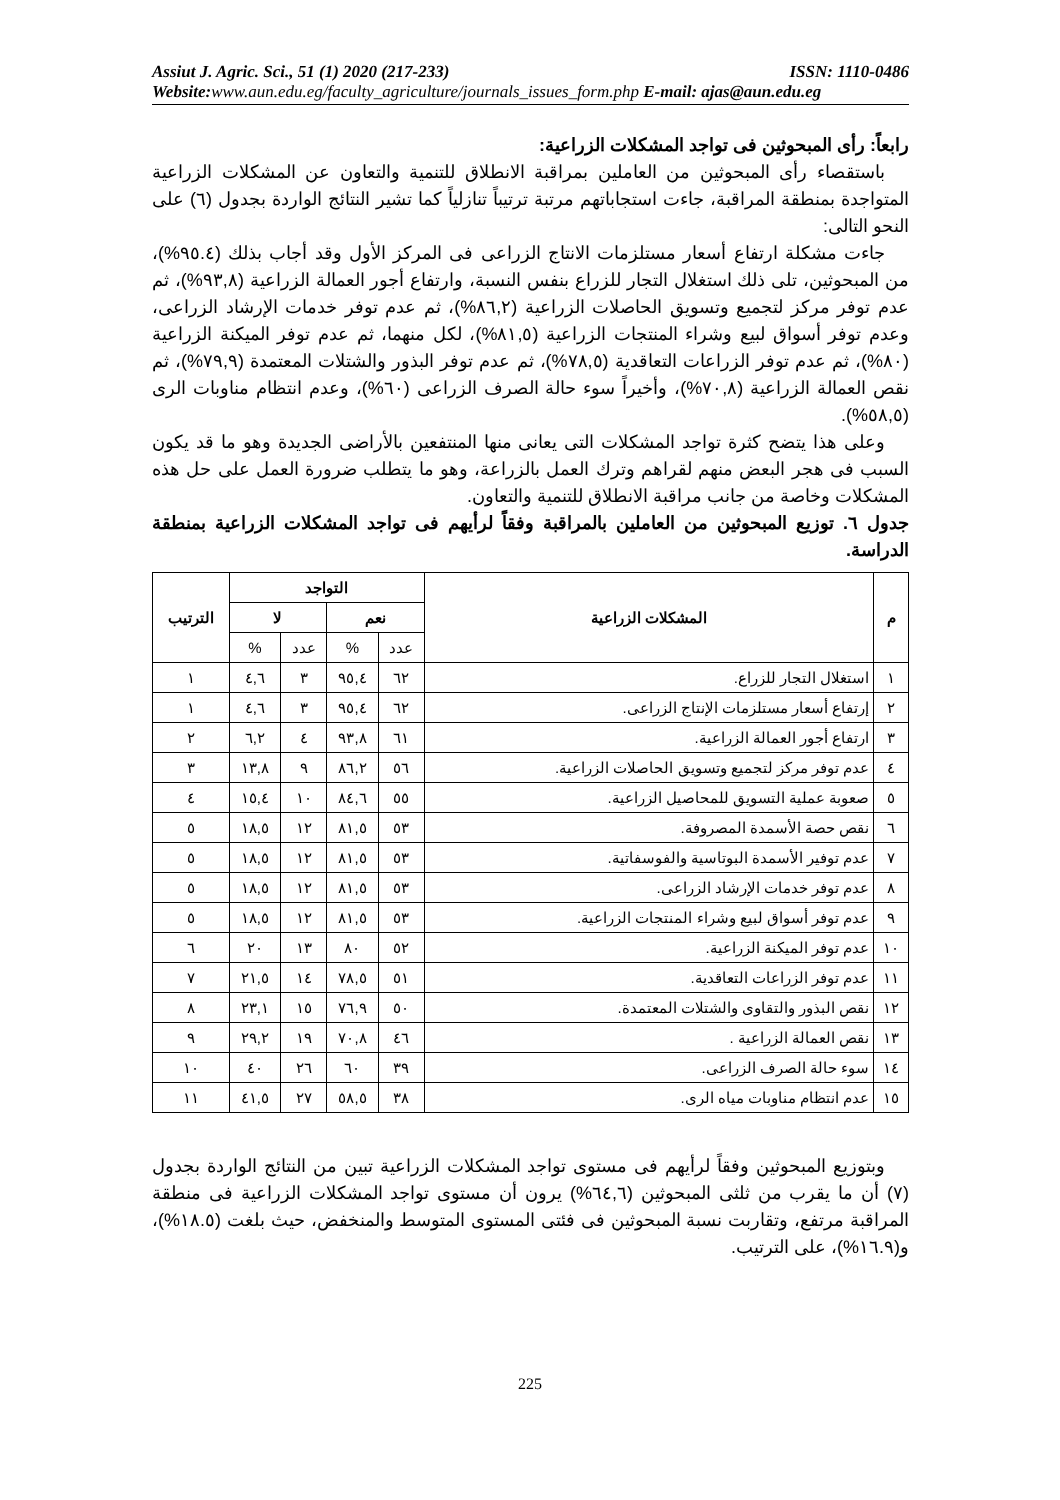Assiut J. Agric. Sci., 51 (1) 2020 (217-233) ISSN: 1110-0486
Website: www.aun.edu.eg/faculty_agriculture/journals_issues_form.php E-mail: ajas@aun.edu.eg
رابعاً: رأى المبحوثين فى تواجد المشكلات الزراعية:
باستقصاء رأى المبحوثين من العاملين بمراقبة الانطلاق للتنمية والتعاون عن المشكلات الزراعية المتواجدة بمنطقة المراقبة، جاءت استجاباتهم مرتبة ترتيباً تنازلياً كما تشير النتائج الواردة بجدول (٦) على النحو التالى:
جاءت مشكلة ارتفاع أسعار مستلزمات الانتاج الزراعى فى المركز الأول وقد أجاب بذلك (٩٥.٤%)، من المبحوثين، تلى ذلك استغلال التجار للزراع بنفس النسبة، وارتفاع أجور العمالة الزراعية (٩٣,٨%)، ثم عدم توفر مركز لتجميع وتسويق الحاصلات الزراعية (٨٦,٢%)، ثم عدم توفر خدمات الإرشاد الزراعى، وعدم توفر أسواق لبيع وشراء المنتجات الزراعية (٨١,٥%)، لكل منهما، ثم عدم توفر الميكنة الزراعية (٨٠%)، ثم عدم توفر الزراعات التعاقدية (٧٨,٥%)، ثم عدم توفر البذور والشتلات المعتمدة (٧٩,٩%)، ثم نقص العمالة الزراعية (٧٠,٨%)، وأخيراً سوء حالة الصرف الزراعى (٦٠%)، وعدم انتظام مناوبات الرى (٥٨,٥%).
وعلى هذا يتضح كثرة تواجد المشكلات التى يعانى منها المنتفعين بالأراضى الجديدة وهو ما قد يكون السبب فى هجر البعض منهم لقراهم وترك العمل بالزراعة، وهو ما يتطلب ضرورة العمل على حل هذه المشكلات وخاصة من جانب مراقبة الانطلاق للتنمية والتعاون.
جدول ٦. توزيع المبحوثين من العاملين بالمراقبة وفقاً لرأيهم فى تواجد المشكلات الزراعية بمنطقة الدراسة.
| م | المشكلات الزراعية | التواجد | | | | الترتيب |
| --- | --- | --- | --- | --- | --- | --- |
| | | نعم | | لا | | |
| | | عدد | % | عدد | % | |
| ١ | استغلال التجار للزراع. | ٦٢ | ٩٥,٤ | ٣ | ٤,٦ | ١ |
| ٢ | إرتفاع أسعار مستلزمات الإنتاج الزراعى. | ٦٢ | ٩٥,٤ | ٣ | ٤,٦ | ١ |
| ٣ | ارتفاع أجور العمالة الزراعية. | ٦١ | ٩٣,٨ | ٤ | ٦,٢ | ٢ |
| ٤ | عدم توفر مركز لتجميع وتسويق الحاصلات الزراعية. | ٥٦ | ٨٦,٢ | ٩ | ١٣,٨ | ٣ |
| ٥ | صعوبة عملية التسويق للمحاصيل الزراعية. | ٥٥ | ٨٤,٦ | ١٠ | ١٥,٤ | ٤ |
| ٦ | نقص حصة الأسمدة المصروفة. | ٥٣ | ٨١,٥ | ١٢ | ١٨,٥ | ٥ |
| ٧ | عدم توفير الأسمدة البوتاسية والفوسفاتية. | ٥٣ | ٨١,٥ | ١٢ | ١٨,٥ | ٥ |
| ٨ | عدم توفر خدمات الإرشاد الزراعى. | ٥٣ | ٨١,٥ | ١٢ | ١٨,٥ | ٥ |
| ٩ | عدم توفر أسواق لبيع وشراء المنتجات الزراعية. | ٥٣ | ٨١,٥ | ١٢ | ١٨,٥ | ٥ |
| ١٠ | عدم توفر الميكنة الزراعية. | ٥٢ | ٨٠ | ١٣ | ٢٠ | ٦ |
| ١١ | عدم توفر الزراعات التعاقدية. | ٥١ | ٧٨,٥ | ١٤ | ٢١,٥ | ٧ |
| ١٢ | نقص البذور والتقاوى والشتلات المعتمدة. | ٥٠ | ٧٦,٩ | ١٥ | ٢٣,١ | ٨ |
| ١٣ | نقص العمالة الزراعية . | ٤٦ | ٧٠,٨ | ١٩ | ٢٩,٢ | ٩ |
| ١٤ | سوء حالة الصرف الزراعى. | ٣٩ | ٦٠ | ٢٦ | ٤٠ | ١٠ |
| ١٥ | عدم انتظام مناوبات مياه الرى. | ٣٨ | ٥٨,٥ | ٢٧ | ٤١,٥ | ١١ |
وبتوزيع المبحوثين وفقاً لرأيهم فى مستوى تواجد المشكلات الزراعية تبين من النتائج الواردة بجدول (٧) أن ما يقرب من ثلثى المبحوثين (٦٤,٦%) يرون أن مستوى تواجد المشكلات الزراعية فى منطقة المراقبة مرتفع، وتقاربت نسبة المبحوثين فى فئتى المستوى المتوسط والمنخفض، حيث بلغت (١٨.٥%)، و(١٦.٩%)، على الترتيب.
225